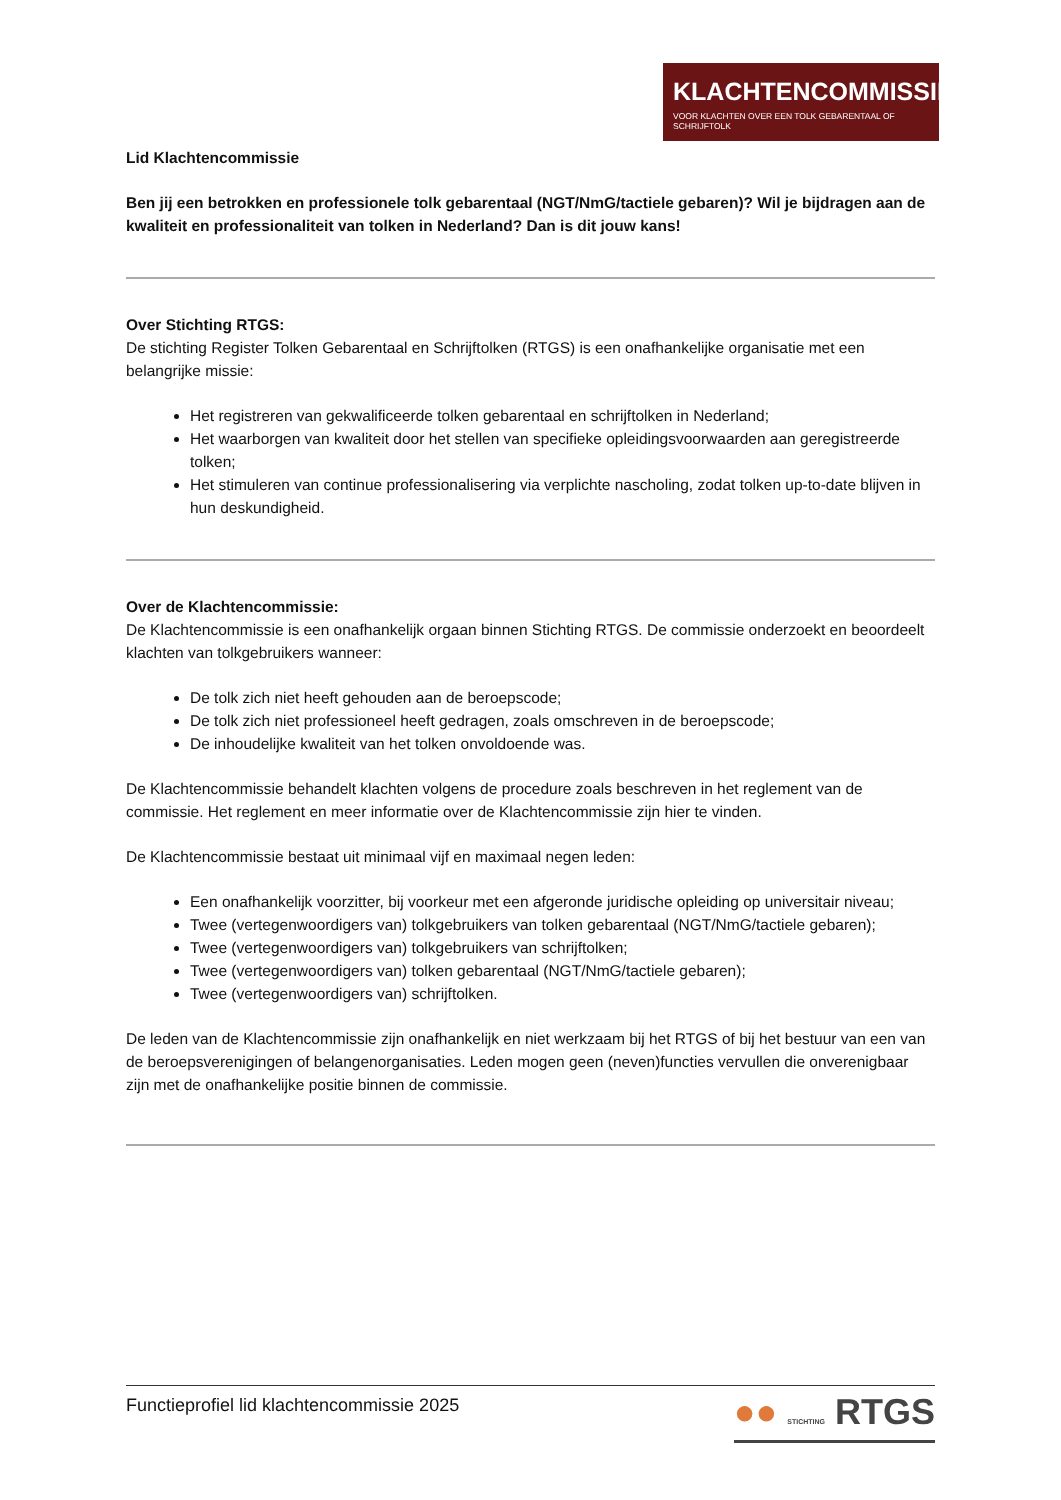KLACHTENCOMMISSIE
VOOR KLACHTEN OVER EEN TOLK GEBARENTAAL OF SCHRIJFTOLK
Lid Klachtencommissie
Ben jij een betrokken en professionele tolk gebarentaal (NGT/NmG/tactiele gebaren)? Wil je bijdragen aan de kwaliteit en professionaliteit van tolken in Nederland? Dan is dit jouw kans!
Over Stichting RTGS:
De stichting Register Tolken Gebarentaal en Schrijftolken (RTGS) is een onafhankelijke organisatie met een belangrijke missie:
Het registreren van gekwalificeerde tolken gebarentaal en schrijftolken in Nederland;
Het waarborgen van kwaliteit door het stellen van specifieke opleidingsvoorwaarden aan geregistreerde tolken;
Het stimuleren van continue professionalisering via verplichte nascholing, zodat tolken up-to-date blijven in hun deskundigheid.
Over de Klachtencommissie:
De Klachtencommissie is een onafhankelijk orgaan binnen Stichting RTGS. De commissie onderzoekt en beoordeelt klachten van tolkgebruikers wanneer:
De tolk zich niet heeft gehouden aan de beroepscode;
De tolk zich niet professioneel heeft gedragen, zoals omschreven in de beroepscode;
De inhoudelijke kwaliteit van het tolken onvoldoende was.
De Klachtencommissie behandelt klachten volgens de procedure zoals beschreven in het reglement van de commissie. Het reglement en meer informatie over de Klachtencommissie zijn hier te vinden.
De Klachtencommissie bestaat uit minimaal vijf en maximaal negen leden:
Een onafhankelijk voorzitter, bij voorkeur met een afgeronde juridische opleiding op universitair niveau;
Twee (vertegenwoordigers van) tolkgebruikers van tolken gebarentaal (NGT/NmG/tactiele gebaren);
Twee (vertegenwoordigers van) tolkgebruikers van schrijftolken;
Twee (vertegenwoordigers van) tolken gebarentaal (NGT/NmG/tactiele gebaren);
Twee (vertegenwoordigers van) schrijftolken.
De leden van de Klachtencommissie zijn onafhankelijk en niet werkzaam bij het RTGS of bij het bestuur van een van de beroepsverenigingen of belangenorganisaties. Leden mogen geen (neven)functies vervullen die onverenigbaar zijn met de onafhankelijke positie binnen de commissie.
Functieprofiel lid klachtencommissie 2025
●● STICHTING RTGS